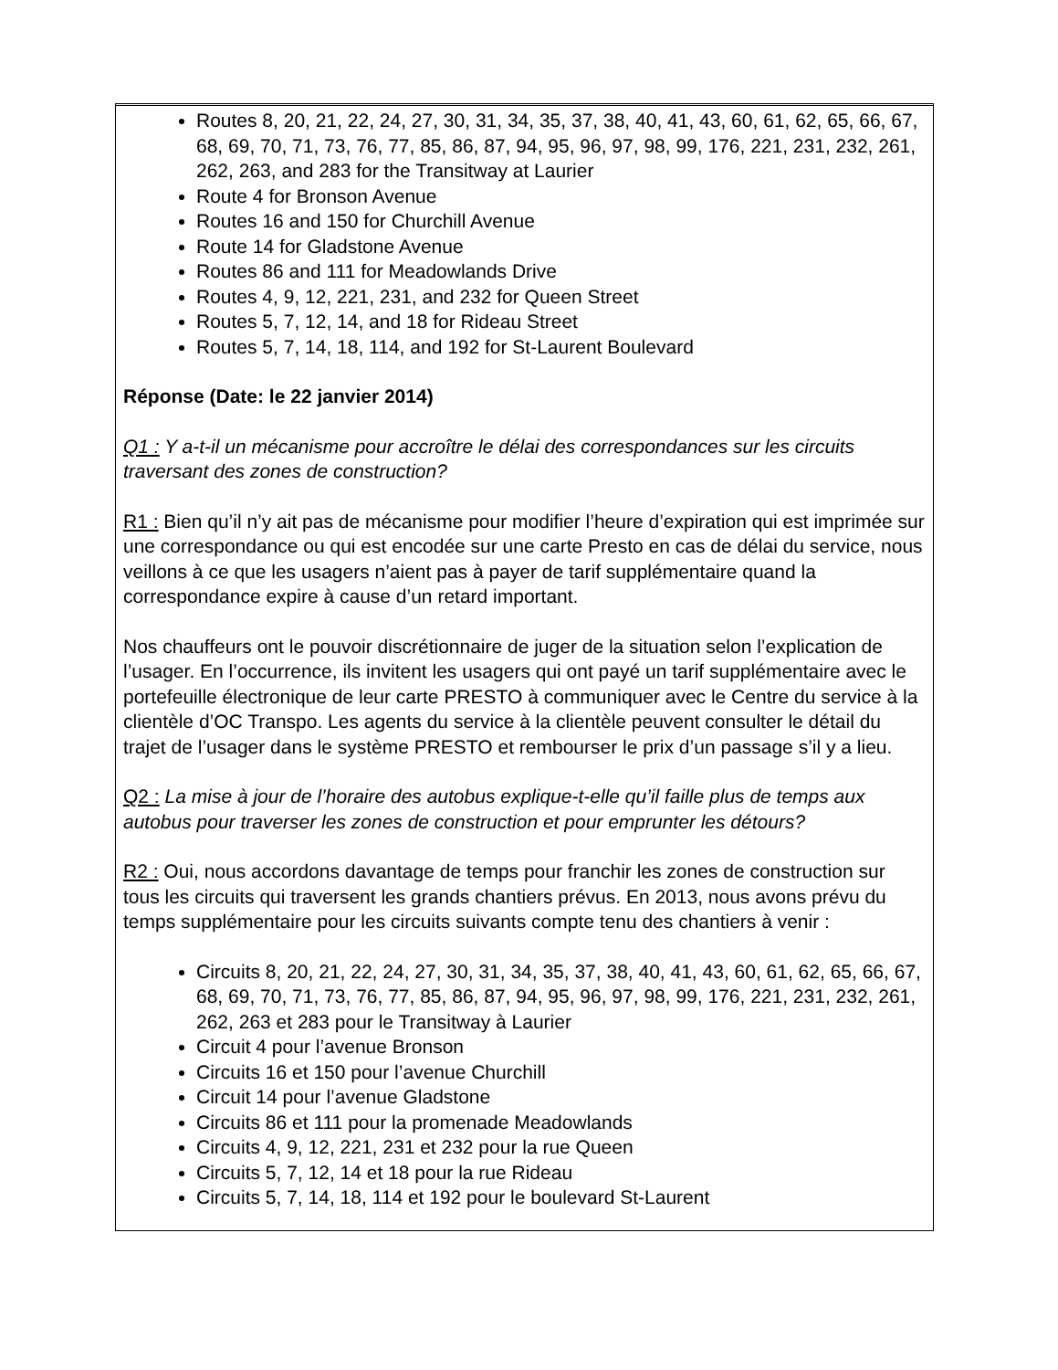Routes 8, 20, 21, 22, 24, 27, 30, 31, 34, 35, 37, 38, 40, 41, 43, 60, 61, 62, 65, 66, 67, 68, 69, 70, 71, 73, 76, 77, 85, 86, 87, 94, 95, 96, 97, 98, 99, 176, 221, 231, 232, 261, 262, 263, and 283 for the Transitway at Laurier
Route 4 for Bronson Avenue
Routes 16 and 150 for Churchill Avenue
Route 14 for Gladstone Avenue
Routes 86 and 111 for Meadowlands Drive
Routes 4, 9, 12, 221, 231, and 232 for Queen Street
Routes 5, 7, 12, 14, and 18 for Rideau Street
Routes 5, 7, 14, 18, 114, and 192 for St-Laurent Boulevard
Réponse (Date: le 22 janvier 2014)
Q1 : Y a-t-il un mécanisme pour accroître le délai des correspondances sur les circuits traversant des zones de construction?
R1 : Bien qu’il n’y ait pas de mécanisme pour modifier l’heure d’expiration qui est imprimée sur une correspondance ou qui est encodée sur une carte Presto en cas de délai du service, nous veillons à ce que les usagers n’aient pas à payer de tarif supplémentaire quand la correspondance expire à cause d’un retard important.
Nos chauffeurs ont le pouvoir discrétionnaire de juger de la situation selon l’explication de l’usager. En l’occurrence, ils invitent les usagers qui ont payé un tarif supplémentaire avec le portefeuille électronique de leur carte PRESTO à communiquer avec le Centre du service à la clientèle d’OC Transpo. Les agents du service à la clientèle peuvent consulter le détail du trajet de l’usager dans le système PRESTO et rembourser le prix d’un passage s’il y a lieu.
Q2 : La mise à jour de l’horaire des autobus explique-t-elle qu’il faille plus de temps aux autobus pour traverser les zones de construction et pour emprunter les détours?
R2 : Oui, nous accordons davantage de temps pour franchir les zones de construction sur tous les circuits qui traversent les grands chantiers prévus. En 2013, nous avons prévu du temps supplémentaire pour les circuits suivants compte tenu des chantiers à venir :
Circuits 8, 20, 21, 22, 24, 27, 30, 31, 34, 35, 37, 38, 40, 41, 43, 60, 61, 62, 65, 66, 67, 68, 69, 70, 71, 73, 76, 77, 85, 86, 87, 94, 95, 96, 97, 98, 99, 176, 221, 231, 232, 261, 262, 263 et 283 pour le Transitway à Laurier
Circuit 4 pour l’avenue Bronson
Circuits 16 et 150 pour l’avenue Churchill
Circuit 14 pour l’avenue Gladstone
Circuits 86 et 111 pour la promenade Meadowlands
Circuits 4, 9, 12, 221, 231 et 232 pour la rue Queen
Circuits 5, 7, 12, 14 et 18 pour la rue Rideau
Circuits 5, 7, 14, 18, 114 et 192 pour le boulevard St-Laurent